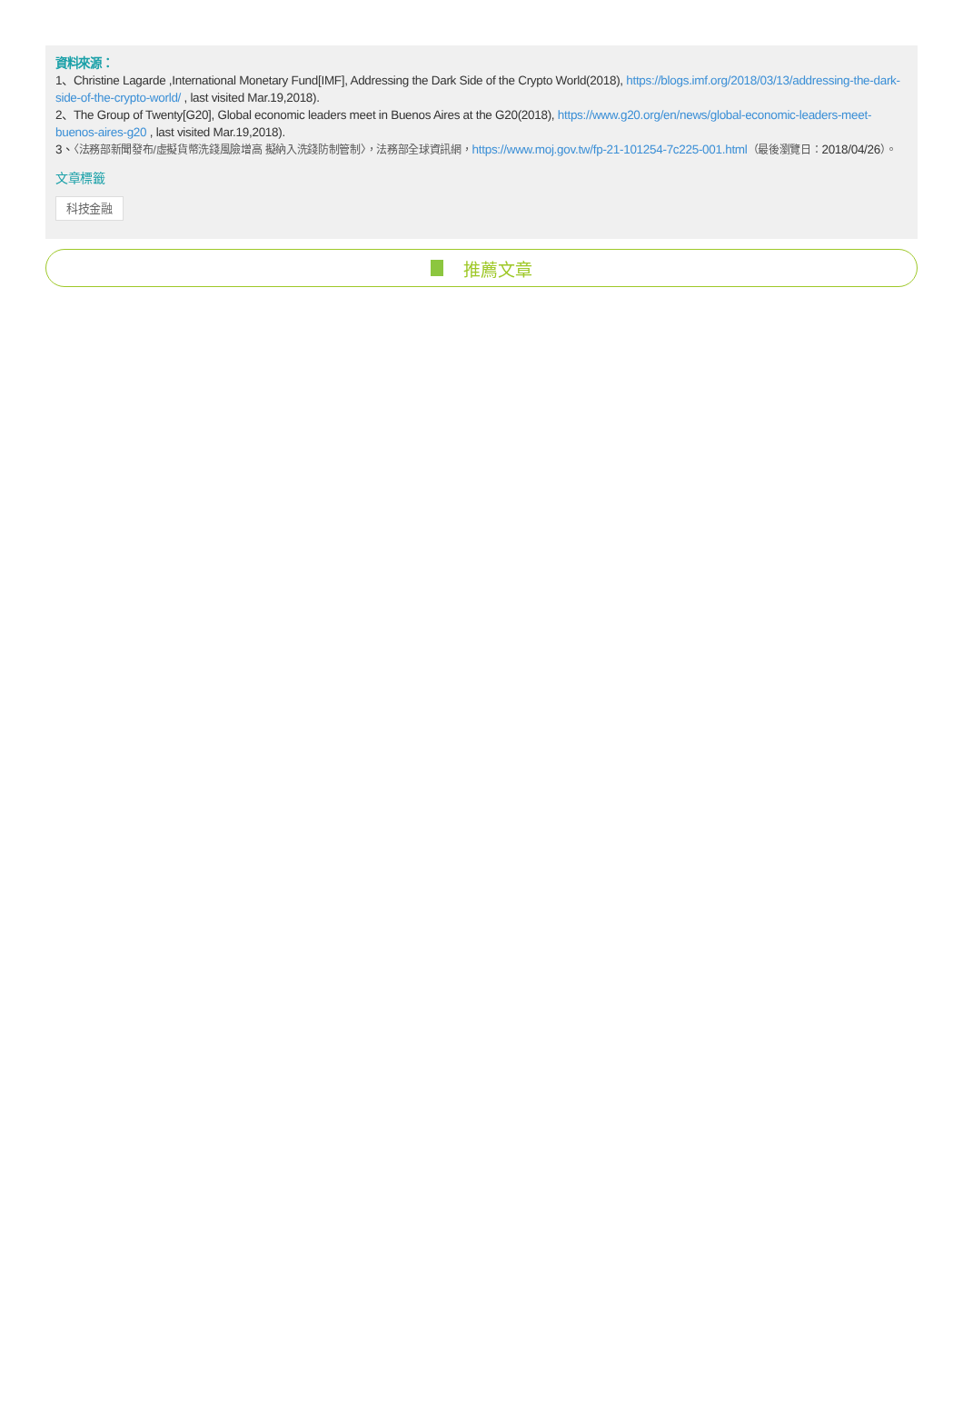資料來源：
1、Christine Lagarde ,International Monetary Fund[IMF], Addressing the Dark Side of the Crypto World(2018), https://blogs.imf.org/2018/03/13/addressing-the-dark-side-of-the-crypto-world/ , last visited Mar.19,2018).
2、The Group of Twenty[G20], Global economic leaders meet in Buenos Aires at the G20(2018), https://www.g20.org/en/news/global-economic-leaders-meet-buenos-aires-g20 , last visited Mar.19,2018).
3、〈法務部新聞發布/虛擬貨幣洗錢風險增高 擬納入洗錢防制管制〉，法務部全球資訊網，https://www.moj.gov.tw/fp-21-101254-7c225-001.html（最後瀏覽日：2018/04/26）。
文章標籤
科技金融
推薦文章